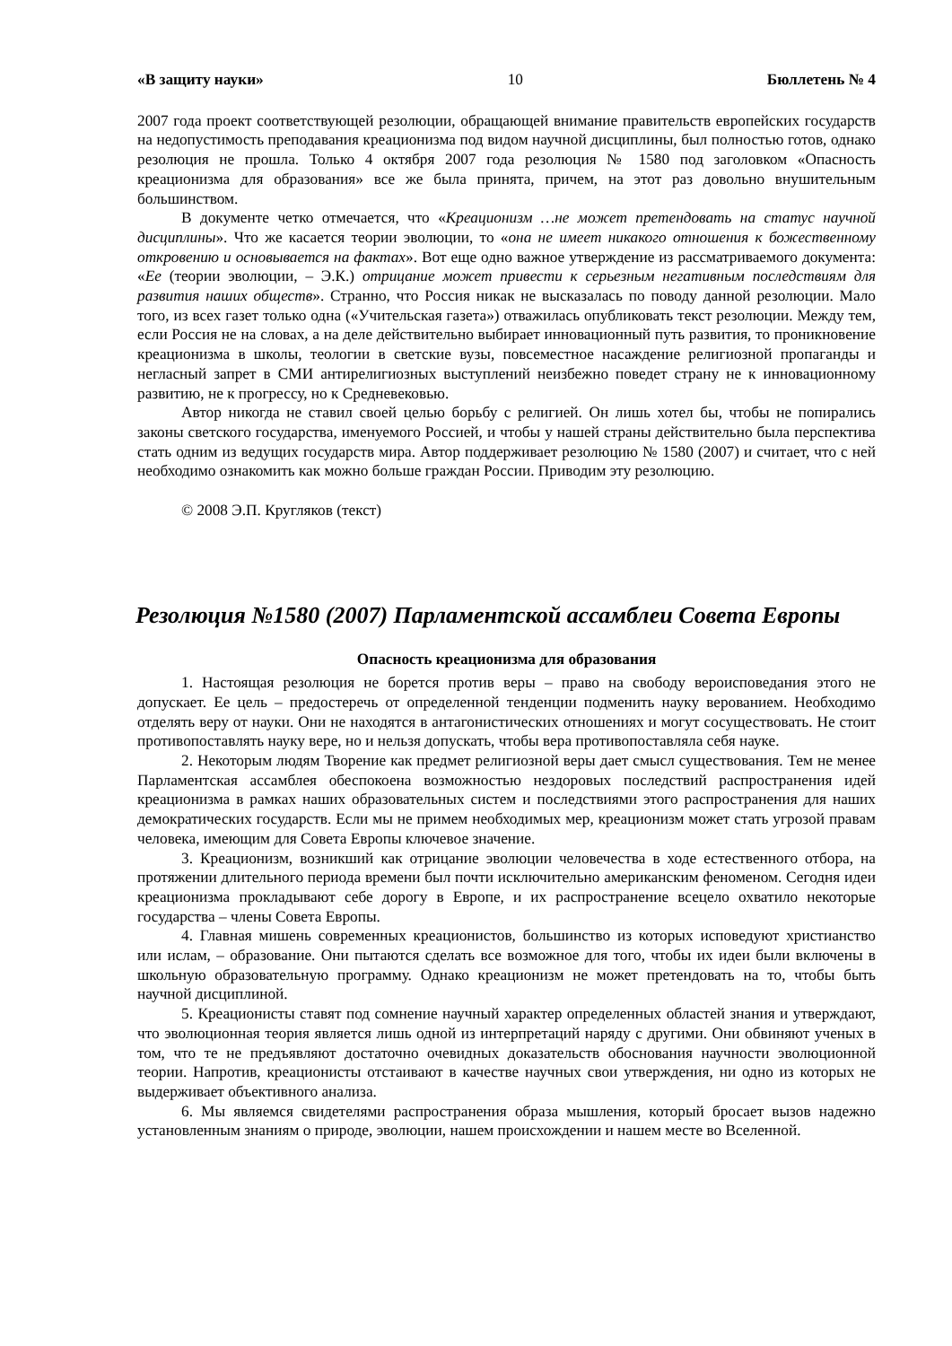«В защиту науки» 10 Бюллетень № 4
2007 года проект соответствующей резолюции, обращающей внимание правительств европейских государств на недопустимость преподавания креационизма под видом научной дисциплины, был полностью готов, однако резолюция не прошла. Только 4 октября 2007 года резолюция № 1580 под заголовком «Опасность креационизма для образования» все же была принята, причем, на этот раз довольно внушительным большинством.
В документе четко отмечается, что «Креационизм …не может претендовать на статус научной дисциплины». Что же касается теории эволюции, то «она не имеет никакого отношения к божественному откровению и основывается на фактах». Вот еще одно важное утверждение из рассматриваемого документа: «Ее (теории эволюции, – Э.К.) отрицание может привести к серьезным негативным последствиям для развития наших обществ». Странно, что Россия никак не высказалась по поводу данной резолюции. Мало того, из всех газет только одна («Учительская газета») отважилась опубликовать текст резолюции. Между тем, если Россия не на словах, а на деле действительно выбирает инновационный путь развития, то проникновение креационизма в школы, теологии в светские вузы, повсеместное насаждение религиозной пропаганды и негласный запрет в СМИ антирелигиозных выступлений неизбежно поведет страну не к инновационному развитию, не к прогрессу, но к Средневековью.
Автор никогда не ставил своей целью борьбу с религией. Он лишь хотел бы, чтобы не попирались законы светского государства, именуемого Россией, и чтобы у нашей страны действительно была перспектива стать одним из ведущих государств мира. Автор поддерживает резолюцию № 1580 (2007) и считает, что с ней необходимо ознакомить как можно больше граждан России. Приводим эту резолюцию.
© 2008 Э.П. Кругляков (текст)
Резолюция №1580 (2007) Парламентской ассамблеи Совета Европы
Опасность креационизма для образования
1. Настоящая резолюция не борется против веры – право на свободу вероисповедания этого не допускает. Ее цель – предостеречь от определенной тенденции подменить науку верованием. Необходимо отделять веру от науки. Они не находятся в антагонистических отношениях и могут сосуществовать. Не стоит противопоставлять науку вере, но и нельзя допускать, чтобы вера противопоставляла себя науке.
2. Некоторым людям Творение как предмет религиозной веры дает смысл существования. Тем не менее Парламентская ассамблея обеспокоена возможностью нездоровых последствий распространения идей креационизма в рамках наших образовательных систем и последствиями этого распространения для наших демократических государств. Если мы не примем необходимых мер, креационизм может стать угрозой правам человека, имеющим для Совета Европы ключевое значение.
3. Креационизм, возникший как отрицание эволюции человечества в ходе естественного отбора, на протяжении длительного периода времени был почти исключительно американским феноменом. Сегодня идеи креационизма прокладывают себе дорогу в Европе, и их распространение всецело охватило некоторые государства – члены Совета Европы.
4. Главная мишень современных креационистов, большинство из которых исповедуют христианство или ислам, – образование. Они пытаются сделать все возможное для того, чтобы их идеи были включены в школьную образовательную программу. Однако креационизм не может претендовать на то, чтобы быть научной дисциплиной.
5. Креационисты ставят под сомнение научный характер определенных областей знания и утверждают, что эволюционная теория является лишь одной из интерпретаций наряду с другими. Они обвиняют ученых в том, что те не предъявляют достаточно очевидных доказательств обоснования научности эволюционной теории. Напротив, креационисты отстаивают в качестве научных свои утверждения, ни одно из которых не выдерживает объективного анализа.
6. Мы являемся свидетелями распространения образа мышления, который бросает вызов надежно установленным знаниям о природе, эволюции, нашем происхождении и нашем месте во Вселенной.